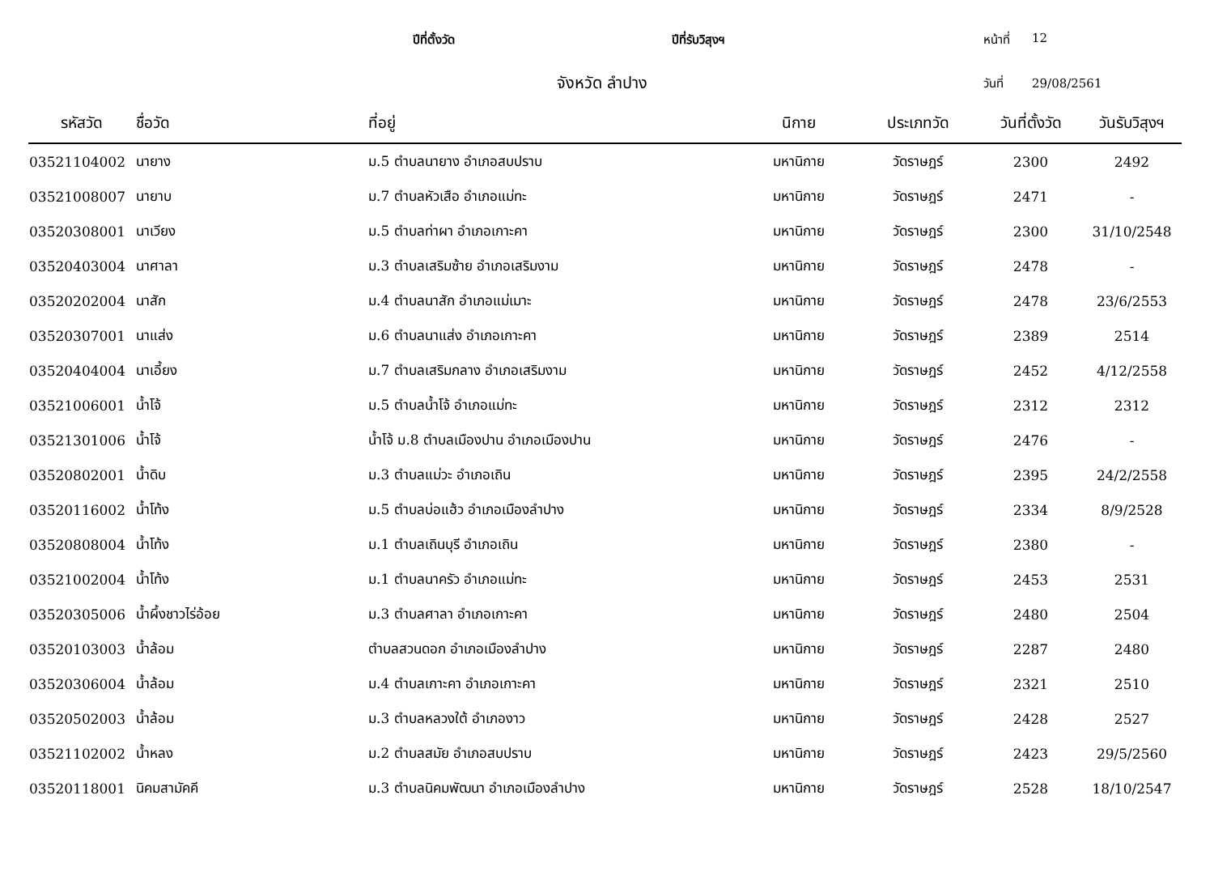ปีที่ตั้งวัด ปีที่รับวิสุงฯ หน้าที่
12
จังหวัด ลำปาง
วันที่ 29/08/2561
| รหัสวัด | ชื่อวัด | ที่อยู่ | นิกาย | ประเภทวัด | วันที่ตั้งวัด | วันรับวิสุงฯ |
| --- | --- | --- | --- | --- | --- | --- |
| 03521104002 | นายาง | ม.5 ตำบลนายาง อำเภอสบปราบ | มหานิกาย | วัดราษฎร์ | 2300 | 2492 |
| 03521008007 | นายาบ | ม.7 ตำบลหัวเสือ อำเภอแม่ทะ | มหานิกาย | วัดราษฎร์ | 2471 | - |
| 03520308001 | นาเวียง | ม.5 ตำบลท่าผา อำเภอเกาะคา | มหานิกาย | วัดราษฎร์ | 2300 | 31/10/2548 |
| 03520403004 | นาศาลา | ม.3 ตำบลเสริมซ้าย อำเภอเสริมงาม | มหานิกาย | วัดราษฎร์ | 2478 | - |
| 03520202004 | นาสัก | ม.4 ตำบลนาสัก อำเภอแม่เมาะ | มหานิกาย | วัดราษฎร์ | 2478 | 23/6/2553 |
| 03520307001 | นาแส่ง | ม.6 ตำบลนาแส่ง อำเภอเกาะคา | มหานิกาย | วัดราษฎร์ | 2389 | 2514 |
| 03520404004 | นาเอี้ยง | ม.7 ตำบลเสริมกลาง อำเภอเสริมงาม | มหานิกาย | วัดราษฎร์ | 2452 | 4/12/2558 |
| 03521006001 | น้ำโจ้ | ม.5 ตำบลน้ำโจ้ อำเภอแม่ทะ | มหานิกาย | วัดราษฎร์ | 2312 | 2312 |
| 03521301006 | น้ำโจ้ | น้ำโจ้ ม.8 ตำบลเมืองปาน อำเภอเมืองปาน | มหานิกาย | วัดราษฎร์ | 2476 | - |
| 03520802001 | น้ำดิบ | ม.3 ตำบลแม่วะ อำเภอเถิน | มหานิกาย | วัดราษฎร์ | 2395 | 24/2/2558 |
| 03520116002 | น้ำโท้ง | ม.5 ตำบลบ่อแฮ้ว อำเภอเมืองลำปาง | มหานิกาย | วัดราษฎร์ | 2334 | 8/9/2528 |
| 03520808004 | น้ำโท้ง | ม.1 ตำบลเถินบุรี อำเภอเถิน | มหานิกาย | วัดราษฎร์ | 2380 | - |
| 03521002004 | น้ำโท้ง | ม.1 ตำบลนาครัว อำเภอแม่ทะ | มหานิกาย | วัดราษฎร์ | 2453 | 2531 |
| 03520305006 | น้ำผึ้งชาวไร่อ้อย | ม.3 ตำบลศาลา อำเภอเกาะคา | มหานิกาย | วัดราษฎร์ | 2480 | 2504 |
| 03520103003 | น้ำล้อม | ตำบลสวนดอก อำเภอเมืองลำปาง | มหานิกาย | วัดราษฎร์ | 2287 | 2480 |
| 03520306004 | น้ำล้อม | ม.4 ตำบลเกาะคา อำเภอเกาะคา | มหานิกาย | วัดราษฎร์ | 2321 | 2510 |
| 03520502003 | น้ำล้อม | ม.3 ตำบลหลวงใต้ อำเภองาว | มหานิกาย | วัดราษฎร์ | 2428 | 2527 |
| 03521102002 | น้ำหลง | ม.2 ตำบลสมัย อำเภอสบปราบ | มหานิกาย | วัดราษฎร์ | 2423 | 29/5/2560 |
| 03520118001 | นิคมสามัคคี | ม.3 ตำบลนิคมพัฒนา อำเภอเมืองลำปาง | มหานิกาย | วัดราษฎร์ | 2528 | 18/10/2547 |